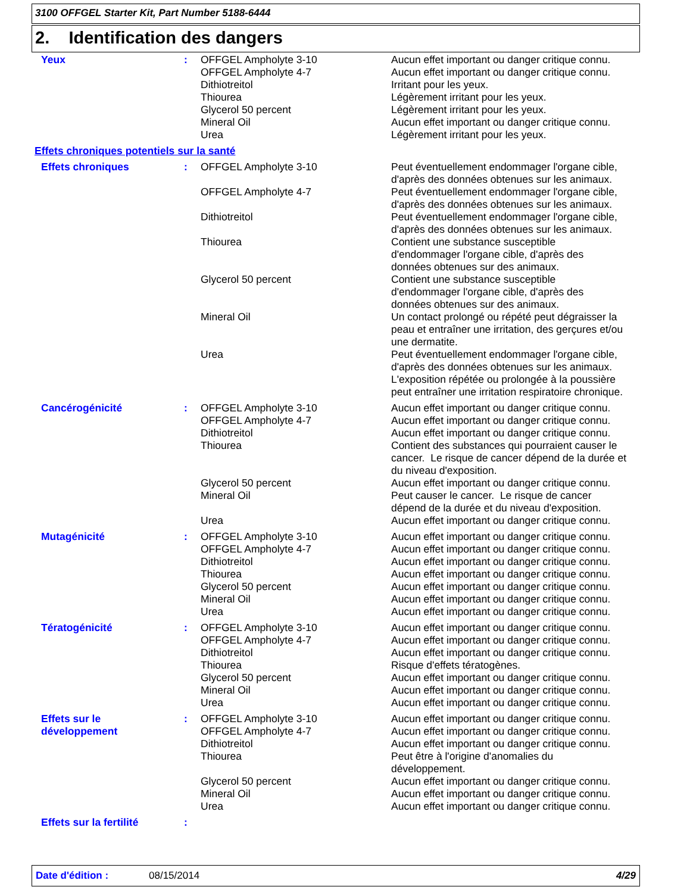3100 OFFGEL Starter Kit, Part Number 5188-6444
2. Identification des dangers
| Yeux | : | OFFGEL Ampholyte 3-10 OFFGEL Ampholyte 4-7 Dithiotreitol Thiourea Glycerol 50 percent Mineral Oil Urea | Aucun effet important ou danger critique connu. Aucun effet important ou danger critique connu. Irritant pour les yeux. Légèrement irritant pour les yeux. Légèrement irritant pour les yeux. Aucun effet important ou danger critique connu. Légèrement irritant pour les yeux. |
| Effets chroniques potentiels sur la santé | | | |
| Effets chroniques | : | OFFGEL Ampholyte 3-10 | Peut éventuellement endommager l'organe cible, d'après des données obtenues sur les animaux. |
| | | OFFGEL Ampholyte 4-7 | Peut éventuellement endommager l'organe cible, d'après des données obtenues sur les animaux. |
| | | Dithiotreitol | Peut éventuellement endommager l'organe cible, d'après des données obtenues sur les animaux. |
| | | Thiourea | Contient une substance susceptible d'endommager l'organe cible, d'après des données obtenues sur des animaux. |
| | | Glycerol 50 percent | Contient une substance susceptible d'endommager l'organe cible, d'après des données obtenues sur des animaux. |
| | | Mineral Oil | Un contact prolongé ou répété peut dégraisser la peau et entraîner une irritation, des gerçures et/ou une dermatite. |
| | | Urea | Peut éventuellement endommager l'organe cible, d'après des données obtenues sur les animaux. L'exposition répétée ou prolongée à la poussière peut entraîner une irritation respiratoire chronique. |
| Cancérogénicité | : | OFFGEL Ampholyte 3-10 OFFGEL Ampholyte 4-7 Dithiotreitol Thiourea Glycerol 50 percent Mineral Oil Urea | Aucun effet important ou danger critique connu. Aucun effet important ou danger critique connu. Aucun effet important ou danger critique connu. Contient des substances qui pourraient causer le cancer. Le risque de cancer dépend de la durée et du niveau d'exposition. Aucun effet important ou danger critique connu. Peut causer le cancer. Le risque de cancer dépend de la durée et du niveau d'exposition. Aucun effet important ou danger critique connu. |
| Mutagénicité | : | OFFGEL Ampholyte 3-10 OFFGEL Ampholyte 4-7 Dithiotreitol Thiourea Glycerol 50 percent Mineral Oil Urea | Aucun effet important ou danger critique connu. Aucun effet important ou danger critique connu. Aucun effet important ou danger critique connu. Aucun effet important ou danger critique connu. Aucun effet important ou danger critique connu. Aucun effet important ou danger critique connu. Aucun effet important ou danger critique connu. |
| Tératogénicité | : | OFFGEL Ampholyte 3-10 OFFGEL Ampholyte 4-7 Dithiotreitol Thiourea Glycerol 50 percent Mineral Oil Urea | Aucun effet important ou danger critique connu. Aucun effet important ou danger critique connu. Aucun effet important ou danger critique connu. Risque d'effets tératogènes. Aucun effet important ou danger critique connu. Aucun effet important ou danger critique connu. Aucun effet important ou danger critique connu. |
| Effets sur le développement | : | OFFGEL Ampholyte 3-10 OFFGEL Ampholyte 4-7 Dithiotreitol Thiourea Glycerol 50 percent Mineral Oil Urea | Aucun effet important ou danger critique connu. Aucun effet important ou danger critique connu. Aucun effet important ou danger critique connu. Peut être à l'origine d'anomalies du développement. Aucun effet important ou danger critique connu. Aucun effet important ou danger critique connu. Aucun effet important ou danger critique connu. |
| Effets sur la fertilité | : | | |
Date d'édition : 08/15/2014 4/29